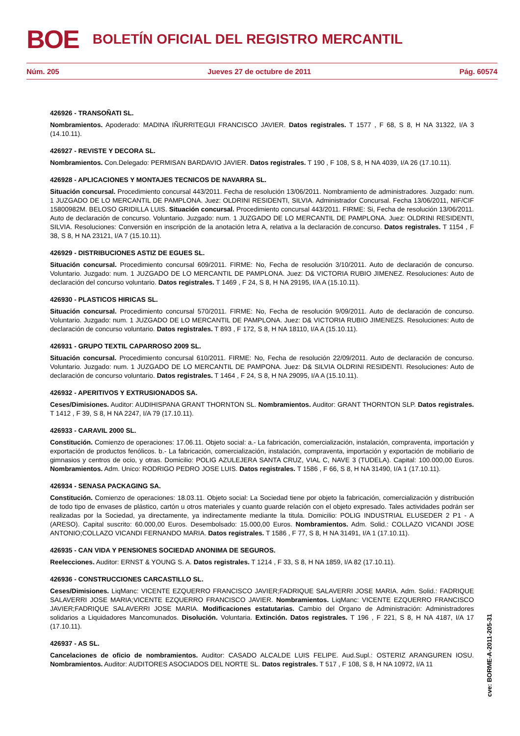BOE BOLETÍN OFICIAL DEL REGISTRO MERCANTIL
Núm. 205 Jueves 27 de octubre de 2011 Pág. 60574
426926 - TRANSOÑATI SL.
Nombramientos. Apoderado: MADINA IÑURRITEGUI FRANCISCO JAVIER. Datos registrales. T 1577 , F 68, S 8, H NA 31322, I/A 3 (14.10.11).
426927 - REVISTE Y DECORA SL.
Nombramientos. Con.Delegado: PERMISAN BARDAVIO JAVIER. Datos registrales. T 190 , F 108, S 8, H NA 4039, I/A 26 (17.10.11).
426928 - APLICACIONES Y MONTAJES TECNICOS DE NAVARRA SL.
Situación concursal. Procedimiento concursal 443/2011. Fecha de resolución 13/06/2011. Nombramiento de administradores. Juzgado: num. 1 JUZGADO DE LO MERCANTIL DE PAMPLONA. Juez: OLDRINI RESIDENTI, SILVIA. Administrador Concursal. Fecha 13/06/2011, NIF/CIF 15800982M. BELOSO GRIDILLA LUIS. Situación concursal. Procedimiento concursal 443/2011. FIRME: Si, Fecha de resolución 13/06/2011. Auto de declaración de concurso. Voluntario. Juzgado: num. 1 JUZGADO DE LO MERCANTIL DE PAMPLONA. Juez: OLDRINI RESIDENTI, SILVIA. Resoluciones: Conversión en inscripción de la anotación letra A, relativa a la declaración de.concurso. Datos registrales. T 1154 , F 38, S 8, H NA 23121, I/A 7 (15.10.11).
426929 - DISTRIBUCIONES ASTIZ DE EGUES SL.
Situación concursal. Procedimiento concursal 609/2011. FIRME: No, Fecha de resolución 3/10/2011. Auto de declaración de concurso. Voluntario. Juzgado: num. 1 JUZGADO DE LO MERCANTIL DE PAMPLONA. Juez: D& VICTORIA RUBIO JIMENEZ. Resoluciones: Auto de declaración del concurso voluntario. Datos registrales. T 1469 , F 24, S 8, H NA 29195, I/A A (15.10.11).
426930 - PLASTICOS HIRICAS SL.
Situación concursal. Procedimiento concursal 570/2011. FIRME: No, Fecha de resolución 9/09/2011. Auto de declaración de concurso. Voluntario. Juzgado: num. 1 JUZGADO DE LO MERCANTIL DE PAMPLONA. Juez: D& VICTORIA RUBIO JIMENEZS. Resoluciones: Auto de declaración de concurso voluntario. Datos registrales. T 893 , F 172, S 8, H NA 18110, I/A A (15.10.11).
426931 - GRUPO TEXTIL CAPARROSO 2009 SL.
Situación concursal. Procedimiento concursal 610/2011. FIRME: No, Fecha de resolución 22/09/2011. Auto de declaración de concurso. Voluntario. Juzgado: num. 1 JUZGADO DE LO MERCANTIL DE PAMPONA. Juez: D& SILVIA OLDRINI RESIDENTI. Resoluciones: Auto de declaración de concurso voluntario. Datos registrales. T 1464 , F 24, S 8, H NA 29095, I/A A (15.10.11).
426932 - APERITIVOS Y EXTRUSIONADOS SA.
Ceses/Dimisiones. Auditor: AUDIHISPANA GRANT THORNTON SL. Nombramientos. Auditor: GRANT THORNTON SLP. Datos registrales. T 1412 , F 39, S 8, H NA 2247, I/A 79 (17.10.11).
426933 - CARAVIL 2000 SL.
Constitución. Comienzo de operaciones: 17.06.11. Objeto social: a.- La fabricación, comercialización, instalación, compraventa, importación y exportación de productos fenólicos. b.- La fabricación, comercialización, instalación, compraventa, importación y exportación de mobiliario de gimnasios y centros de ocio, y otras. Domicilio: POLIG AZULEJERA SANTA CRUZ, VIAL C, NAVE 3 (TUDELA). Capital: 100.000,00 Euros. Nombramientos. Adm. Unico: RODRIGO PEDRO JOSE LUIS. Datos registrales. T 1586 , F 66, S 8, H NA 31490, I/A 1 (17.10.11).
426934 - SENASA PACKAGING SA.
Constitución. Comienzo de operaciones: 18.03.11. Objeto social: La Sociedad tiene por objeto la fabricación, comercialización y distribución de todo tipo de envases de plástico, cartón u otros materiales y cuanto guarde relación con el objeto expresado. Tales actividades podrán ser realizadas por la Sociedad, ya directamente, ya indirectamente mediante la titula. Domicilio: POLIG INDUSTRIAL ELUSEDER 2 P1 - A (ARESO). Capital suscrito: 60.000,00 Euros. Desembolsado: 15.000,00 Euros. Nombramientos. Adm. Solid.: COLLAZO VICANDI JOSE ANTONIO;COLLAZO VICANDI FERNANDO MARIA. Datos registrales. T 1586 , F 77, S 8, H NA 31491, I/A 1 (17.10.11).
426935 - CAN VIDA Y PENSIONES SOCIEDAD ANONIMA DE SEGUROS.
Reelecciones. Auditor: ERNST & YOUNG S. A. Datos registrales. T 1214 , F 33, S 8, H NA 1859, I/A 82 (17.10.11).
426936 - CONSTRUCCIONES CARCASTILLO SL.
Ceses/Dimisiones. LiqManc: VICENTE EZQUERRO FRANCISCO JAVIER;FADRIQUE SALAVERRI JOSE MARIA. Adm. Solid.: FADRIQUE SALAVERRI JOSE MARIA;VICENTE EZQUERRO FRANCISCO JAVIER. Nombramientos. LiqManc: VICENTE EZQUERRO FRANCISCO JAVIER;FADRIQUE SALAVERRI JOSE MARIA. Modificaciones estatutarias. Cambio del Organo de Administración: Administradores solidarios a Liquidadores Mancomunados. Disolución. Voluntaria. Extinción. Datos registrales. T 196 , F 221, S 8, H NA 4187, I/A 17 (17.10.11).
426937 - AS SL.
Cancelaciones de oficio de nombramientos. Auditor: CASADO ALCALDE LUIS FELIPE. Aud.Supl.: OSTERIZ ARANGUREN IOSU. Nombramientos. Auditor: AUDITORES ASOCIADOS DEL NORTE SL. Datos registrales. T 517 , F 108, S 8, H NA 10972, I/A 11
cve: BORME-A-2011-205-31